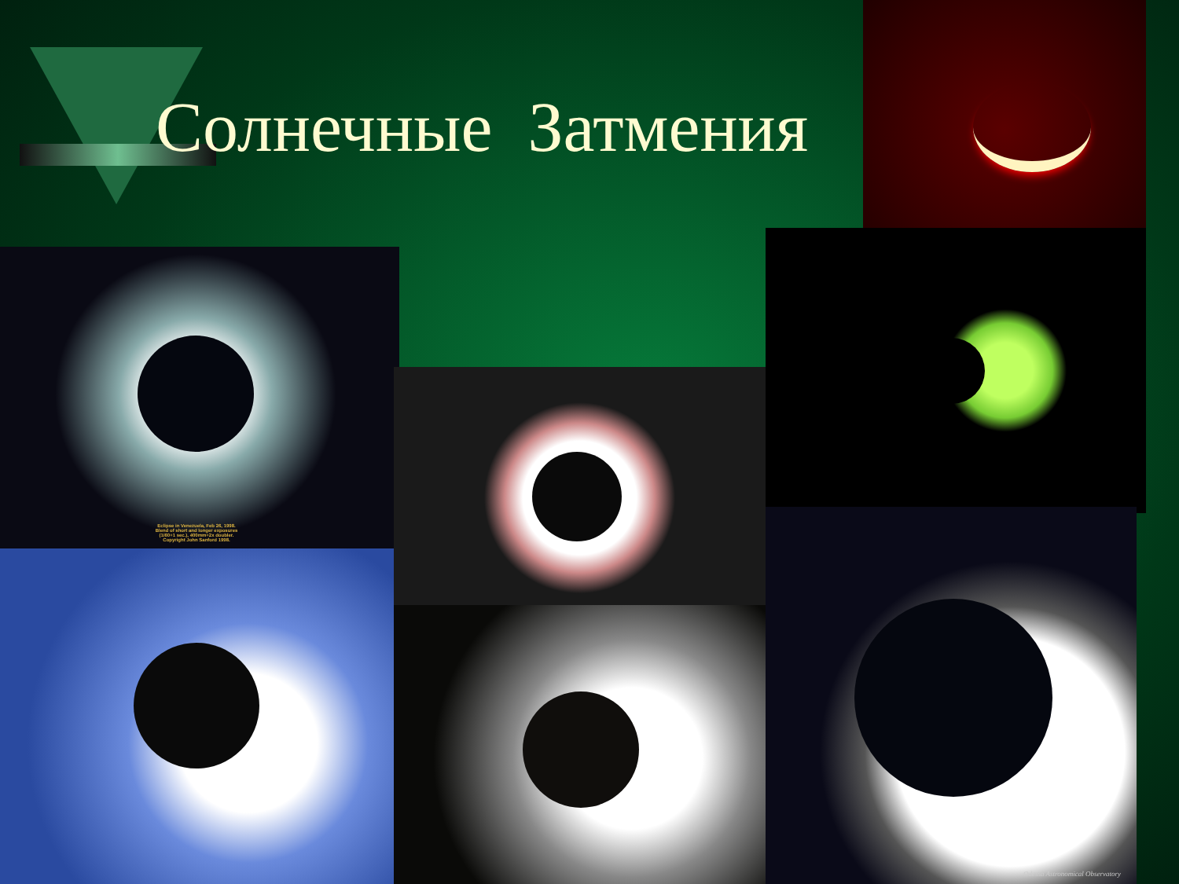Солнечные Затмения
Eclipse in Venezuela, Feb 26, 1998.
Blend of short and longer exposures
(1/60+1 sec.), 400mm+2x doubler.
Copyright John Sanford 1998.
Odessa Astronomical Observatory